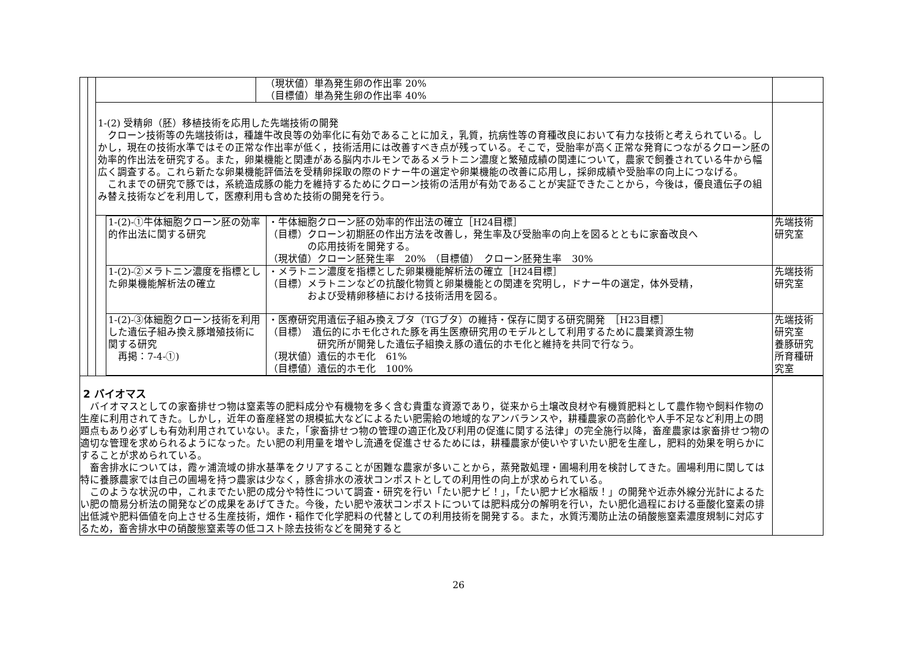| | | | （現状値）単為発生卵の作出率 20% （目標値）単為発生卵の作出率 40% | |
| | | 1-(2) 受精卵（胚）移植技術を応用した先端技術の開発 クローン技術等の先端技術は，種雄牛改良等の効率化に有効であることに加え，乳質，抗病性等の育種改良において有力な技術と考えられている。しかし，現在の技術水準ではその正常な作出率が低く，技術活用には改善すべき点が残っている。そこで，受胎率が高く正常な発育につながるクローン胚の効率的作出法を研究する。また，卵巣機能と関連がある脳内ホルモンであるメラトニン濃度と繁殖成績の関連について，農家で飼養されている牛から幅広く調査する。これら新たな卵巣機能評価法を受精卵採取の際のドナー牛の選定や卵巣機能の改善に応用し，採卵成績や受胎率の向上につなげる。 これまでの研究で豚では，系統造成豚の能力を維持するためにクローン技術の活用が有効であることが実証できたことから，今後は，優良遺伝子の組み替え技術などを利用して，医療利用も含めた技術の開発を行う。 | | |
| | | / 1-(2)-①牛体細胞クローン胚の効率的作出法に関する研究 / ・牛体細胞クローン胚の効率的作出法の確立［H24目標］ （目標）クローン初期胚の作出方法を改善し，発生率及び受胎率の向上を図るとともに家畜改良へ の応用技術を開発する。 （現状値）クローン胚発生率 20% （目標値） クローン胚発生率 30% / 先端技術研究室 / / 1-(2)-②メラトニン濃度を指標とした卵巣機能解析法の確立 / ・メラトニン濃度を指標とした卵巣機能解析法の確立［H24目標］ （目標）メラトニンなどの抗酸化物質と卵巣機能との関連を究明し，ドナー牛の選定，体外受精， および受精卵移植における技術活用を図る。 / 先端技術研究室 / / 1-(2)-③体細胞クローン技術を利用した遺伝子組み換え豚増殖技術に関する研究 再掲：7-4-①) / ・医療研究用遺伝子組み換えブタ（TGブタ）の維持・保存に関する研究開発 ［H23目標］ （目標） 遺伝的にホモ化された豚を再生医療研究用のモデルとして利用するために農業資源生物 研究所が開発した遺伝子組換え豚の遺伝的ホモ化と維持を共同で行なう。 （現状値）遺伝的ホモ化 61% （目標値）遺伝的ホモ化 100% / 先端技術研究室 養豚研究所育種研究室 / | | |
| 2 バイオマス バイオマスとしての家畜排せつ物は窒素等の肥料成分や有機物を多く含む貴重な資源であり，従来から土壌改良材や有機質肥料として農作物や飼料作物の生産に利用されてきた。しかし，近年の畜産経営の規模拡大などによるたい肥需給の地域的なアンバランスや，耕種農家の高齢化や人手不足など利用上の問題点もあり必ずしも有効利用されていない。また，「家畜排せつ物の管理の適正化及び利用の促進に関する法律」の完全施行以降，畜産農家は家畜排せつ物の適切な管理を求められるようになった。たい肥の利用量を増やし流通を促進させるためには，耕種農家が使いやすいたい肥を生産し，肥料的効果を明らかにすることが求められている。 畜舎排水については，霞ヶ浦流域の排水基準をクリアすることが困難な農家が多いことから，蒸発散処理・圃場利用を検討してきた。圃場利用に関しては特に養豚農家では自己の圃場を持つ農家は少なく，豚舎排水の液状コンポストとしての利用性の向上が求められている。 このような状況の中，これまでたい肥の成分や特性について調査・研究を行い「たい肥ナビ！」，「たい肥ナビ水稲版！」の開発や近赤外線分光計によるたい肥の簡易分析法の開発などの成果をあげてきた。今後，たい肥や液状コンポストについては肥料成分の解明を行い，たい肥化過程における亜酸化窒素の排出低減や肥料価値を向上させる生産技術，畑作・稲作で化学肥料の代替としての利用技術を開発する。また，水質汚濁防止法の硝酸態窒素濃度規制に対応するため，畜舎排水中の硝酸態窒素等の低コスト除去技術などを開発すると | | | | |
26